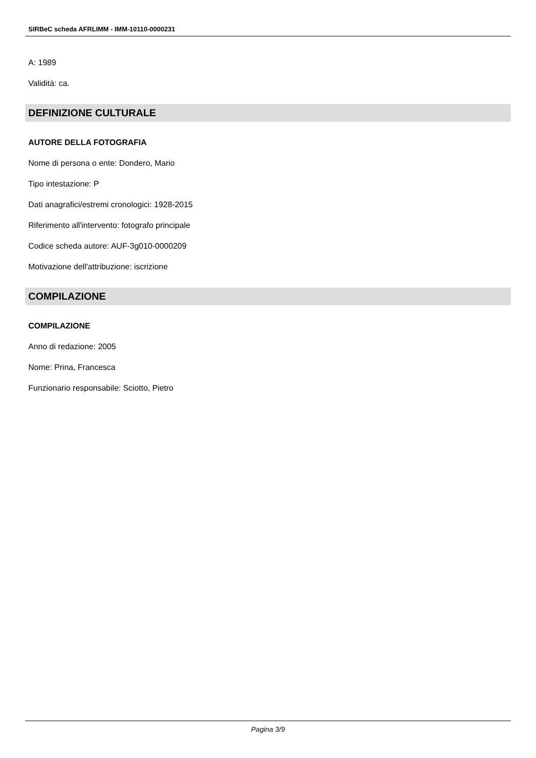SIRBeC scheda AFRLIMM - IMM-10110-0000231
A: 1989
Validità: ca.
DEFINIZIONE CULTURALE
AUTORE DELLA FOTOGRAFIA
Nome di persona o ente: Dondero, Mario
Tipo intestazione: P
Dati anagrafici/estremi cronologici: 1928-2015
Riferimento all'intervento: fotografo principale
Codice scheda autore: AUF-3g010-0000209
Motivazione dell'attribuzione: iscrizione
COMPILAZIONE
COMPILAZIONE
Anno di redazione: 2005
Nome: Prina, Francesca
Funzionario responsabile: Sciotto, Pietro
Pagina 3/9